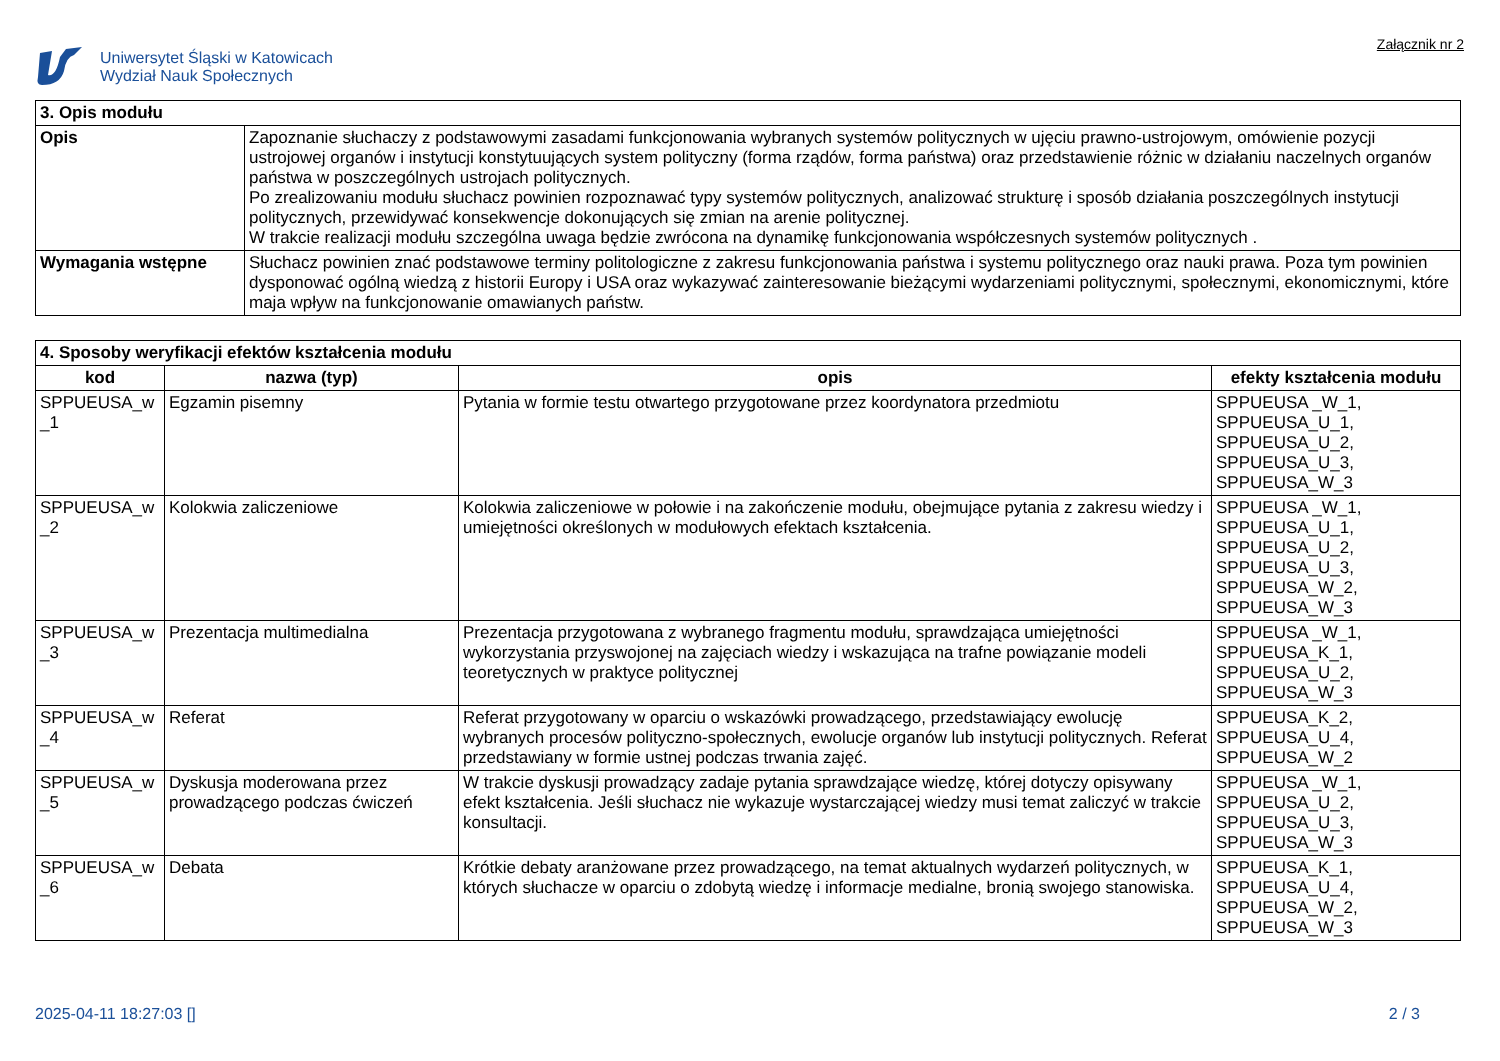Uniwersytet Śląski w Katowicach
Wydział Nauk Społecznych
Załącznik nr 2
| 3. Opis modułu | |
| Opis | Zapoznanie słuchaczy z podstawowymi zasadami funkcjonowania wybranych systemów politycznych w ujęciu prawno-ustrojowym, omówienie pozycji ustrojowej organów i instytucji konstytuujących system polityczny (forma rządów, forma państwa) oraz przedstawienie różnic w działaniu naczelnych organów państwa w poszczególnych ustrojach politycznych. Po zrealizowaniu modułu słuchacz powinien rozpoznawać typy systemów politycznych, analizować strukturę i sposób działania poszczególnych instytucji politycznych, przewidywać konsekwencje dokonujących się zmian na arenie politycznej. W trakcie realizacji modułu szczególna uwaga będzie zwrócona na dynamikę funkcjonowania współczesnych systemów politycznych . |
| Wymagania wstępne | Słuchacz powinien znać podstawowe terminy politologiczne z zakresu funkcjonowania państwa i systemu politycznego oraz nauki prawa. Poza tym powinien dysponować ogólną wiedzą z historii Europy i USA oraz wykazywać zainteresowanie bieżącymi wydarzeniami politycznymi, społecznymi, ekonomicznymi, które maja wpływ na funkcjonowanie omawianych państw. |
| 4. Sposoby weryfikacji efektów kształcenia modułu | | | |
| kod | nazwa (typ) | opis | efekty kształcenia modułu |
| SPPUEUSA_w _1 | Egzamin pisemny | Pytania w formie testu otwartego przygotowane przez koordynatora przedmiotu | SPPUEUSA _W_1, SPPUEUSA_U_1, SPPUEUSA_U_2, SPPUEUSA_U_3, SPPUEUSA_W_3 |
| SPPUEUSA_w _2 | Kolokwia zaliczeniowe | Kolokwia zaliczeniowe w połowie i na zakończenie modułu, obejmujące pytania z zakresu wiedzy i umiejętności określonych w modułowych efektach kształcenia. | SPPUEUSA _W_1, SPPUEUSA_U_1, SPPUEUSA_U_2, SPPUEUSA_U_3, SPPUEUSA_W_2, SPPUEUSA_W_3 |
| SPPUEUSA_w _3 | Prezentacja multimedialna | Prezentacja przygotowana z wybranego fragmentu modułu, sprawdzająca umiejętności wykorzystania przyswojonej na zajęciach wiedzy i wskazująca na trafne powiązanie modeli teoretycznych w praktyce politycznej | SPPUEUSA _W_1, SPPUEUSA_K_1, SPPUEUSA_U_2, SPPUEUSA_W_3 |
| SPPUEUSA_w _4 | Referat | Referat przygotowany w oparciu o wskazówki prowadzącego, przedstawiający ewolucję wybranych procesów polityczno-społecznych, ewolucje organów lub instytucji politycznych. Referat przedstawiany w formie ustnej podczas trwania zajęć. | SPPUEUSA_K_2, SPPUEUSA_U_4, SPPUEUSA_W_2 |
| SPPUEUSA_w _5 | Dyskusja moderowana przez prowadzącego podczas ćwiczeń | W trakcie dyskusji prowadzący zadaje pytania sprawdzające wiedzę, której dotyczy opisywany efekt kształcenia. Jeśli słuchacz nie wykazuje wystarczającej wiedzy musi temat zaliczyć w trakcie konsultacji. | SPPUEUSA _W_1, SPPUEUSA_U_2, SPPUEUSA_U_3, SPPUEUSA_W_3 |
| SPPUEUSA_w _6 | Debata | Krótkie debaty aranżowane przez prowadzącego, na temat aktualnych wydarzeń politycznych, w których słuchacze w oparciu o zdobytą wiedzę i informacje medialne, bronią swojego stanowiska. | SPPUEUSA_K_1, SPPUEUSA_U_4, SPPUEUSA_W_2, SPPUEUSA_W_3 |
2025-04-11 18:27:03 [] 2 / 3